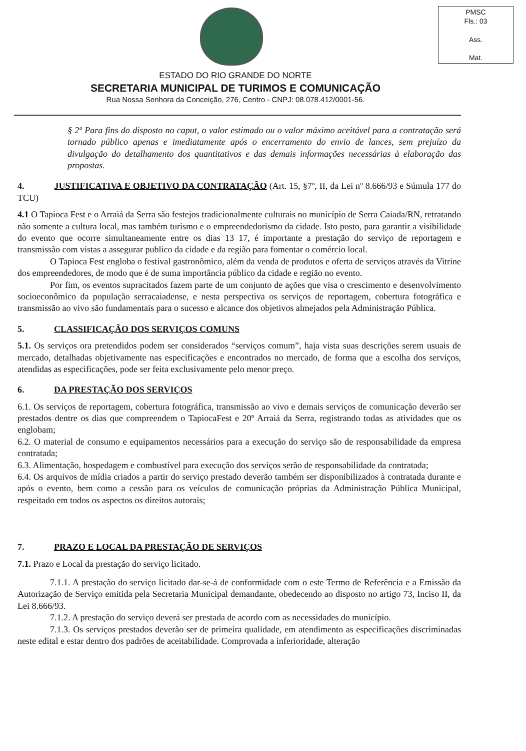PMSC
Fls.: 03
Ass.
Mat.
ESTADO DO RIO GRANDE DO NORTE
SECRETARIA MUNICIPAL DE TURIMOS E COMUNICAÇÃO
Rua Nossa Senhora da Conceição, 276, Centro - CNPJ: 08.078.412/0001-56.
§ 2º Para fins do disposto no caput, o valor estimado ou o valor máximo aceitável para a contratação será tornado público apenas e imediatamente após o encerramento do envio de lances, sem prejuízo da divulgação do detalhamento dos quantitativos e das demais informações necessárias à elaboração das propostas.
4. JUSTIFICATIVA E OBJETIVO DA CONTRATAÇÃO (Art. 15, §7º, II, da Lei nº 8.666/93 e Súmula 177 do TCU)
4.1 O Tapioca Fest e o Arraiá da Serra são festejos tradicionalmente culturais no município de Serra Caiada/RN, retratando não somente a cultura local, mas também turismo e o empreendedorismo da cidade. Isto posto, para garantir a visibilidade do evento que ocorre simultaneamente entre os dias 13 17, é importante a prestação do serviço de reportagem e transmissão com vistas a assegurar publico da cidade e da região para fomentar o comércio local.
O Tapioca Fest engloba o festival gastronômico, além da venda de produtos e oferta de serviços através da Vitrine dos empreendedores, de modo que é de suma importância público da cidade e região no evento.
Por fim, os eventos supracitados fazem parte de um conjunto de ações que visa o crescimento e desenvolvimento socioeconômico da população serracaiadense, e nesta perspectiva os serviços de reportagem, cobertura fotográfica e transmissão ao vivo são fundamentais para o sucesso e alcance dos objetivos almejados pela Administração Pública.
5. CLASSIFICAÇÃO DOS SERVIÇOS COMUNS
5.1. Os serviços ora pretendidos podem ser considerados “serviços comum”, haja vista suas descrições serem usuais de mercado, detalhadas objetivamente nas especificações e encontrados no mercado, de forma que a escolha dos serviços, atendidas as especificações, pode ser feita exclusivamente pelo menor preço.
6. DA PRESTAÇÃO DOS SERVIÇOS
6.1. Os serviços de reportagem, cobertura fotográfica, transmissão ao vivo e demais serviços de comunicação deverão ser prestados dentre os dias que compreendem o TapiocaFest e 20º Arraiá da Serra, registrando todas as atividades que os englobam;
6.2. O material de consumo e equipamentos necessários para a execução do serviço são de responsabilidade da empresa contratada;
6.3. Alimentação, hospedagem e combustível para execução dos serviços serão de responsabilidade da contratada;
6.4. Os arquivos de mídia criados a partir do serviço prestado deverão também ser disponibilizados à contratada durante e após o evento, bem como a cessão para os veículos de comunicação próprias da Administração Pública Municipal, respeitado em todos os aspectos os direitos autorais;
7. PRAZO E LOCAL DA PRESTAÇÃO DE SERVIÇOS
7.1. Prazo e Local da prestação do serviço licitado.
7.1.1. A prestação do serviço licitado dar-se-á de conformidade com o este Termo de Referência e a Emissão da Autorização de Serviço emitida pela Secretaria Municipal demandante, obedecendo ao disposto no artigo 73, Inciso II, da Lei 8.666/93.
7.1.2. A prestação do serviço deverá ser prestada de acordo com as necessidades do município.
7.1.3. Os serviços prestados deverão ser de primeira qualidade, em atendimento as especificações discriminadas neste edital e estar dentro dos padrões de aceitabilidade. Comprovada a inferioridade, alteração